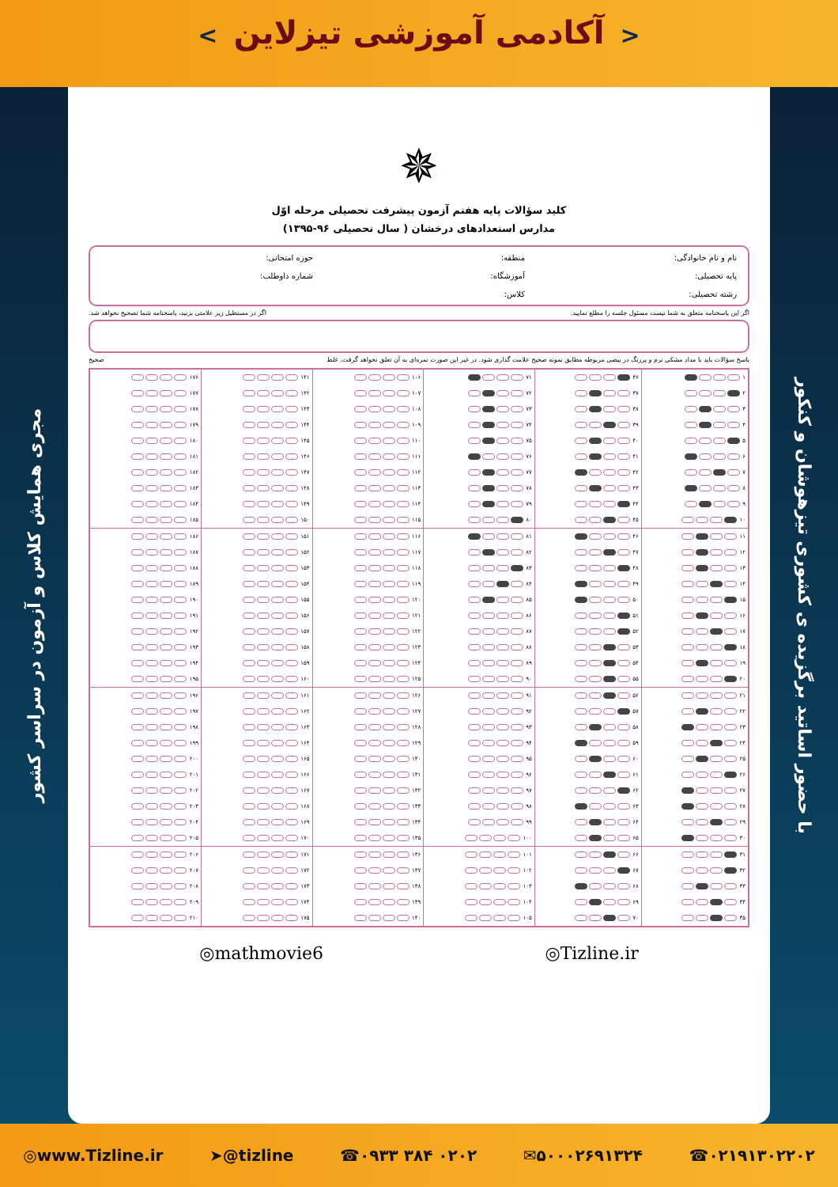< آکادمی آموزشی تیزلاین >
مجری همایش کلاس و آزمون در سراسر کشور
✵
کلید سؤالات پایه هفتم آزمون پیشرفت تحصیلی مرحله اوّل
مدارس استعدادهای درخشان ( سال تحصیلی ۹۶-۱۳۹۵)
نام و نام خانوادگی: منطقه: حوزه امتحانی: پایه تحصیلی: آموزشگاه: شماره داوطلب: رشته تحصیلی: کلاس:
اگر این پاسخنامه متعلق به شما نیست مسئول جلسه را مطلع نمایید. اگر در مستطیل زیر علامتی بزنید، پاسخنامه شما تصحیح نخواهد شد.
پاسخ سؤالات باید با مداد مشکی نرم و پررنگ در بیضی مربوطه مطابق نمونه صحیح علامت گذاری شود. در غیر این صورت نمره‌ای به آن تعلق نخواهد گرفت. غلط صحیح
| ۱ | ۳۶ | ۷۱ | ۱۰۶ | ۱۴۱ | ۱۷۶ |
| ۲ | ۳۷ | ۷۲ | ۱۰۷ | ۱۴۲ | ۱۷۷ |
| ۳ | ۳۸ | ۷۳ | ۱۰۸ | ۱۴۳ | ۱۷۸ |
| ۴ | ۳۹ | ۷۴ | ۱۰۹ | ۱۴۴ | ۱۷۹ |
| ۵ | ۴۰ | ۷۵ | ۱۱۰ | ۱۴۵ | ۱۸۰ |
| ۶ | ۴۱ | ۷۶ | ۱۱۱ | ۱۴۶ | ۱۸۱ |
| ۷ | ۴۲ | ۷۷ | ۱۱۲ | ۱۴۷ | ۱۸۲ |
| ۸ | ۴۳ | ۷۸ | ۱۱۳ | ۱۴۸ | ۱۸۳ |
| ۹ | ۴۴ | ۷۹ | ۱۱۴ | ۱۴۹ | ۱۸۴ |
| ۱۰ | ۴۵ | ۸۰ | ۱۱۵ | ۱۵۰ | ۱۸۵ |
| ۱۱ | ۴۶ | ۸۱ | ۱۱۶ | ۱۵۱ | ۱۸۶ |
| ۱۲ | ۴۷ | ۸۲ | ۱۱۷ | ۱۵۲ | ۱۸۷ |
| ۱۳ | ۴۸ | ۸۳ | ۱۱۸ | ۱۵۳ | ۱۸۸ |
| ۱۴ | ۴۹ | ۸۴ | ۱۱۹ | ۱۵۴ | ۱۸۹ |
| ۱۵ | ۵۰ | ۸۵ | ۱۲۰ | ۱۵۵ | ۱۹۰ |
| ۱۶ | ۵۱ | ۸۶ | ۱۲۱ | ۱۵۶ | ۱۹۱ |
| ۱۷ | ۵۲ | ۸۷ | ۱۲۲ | ۱۵۷ | ۱۹۲ |
| ۱۸ | ۵۳ | ۸۸ | ۱۲۳ | ۱۵۸ | ۱۹۳ |
| ۱۹ | ۵۴ | ۸۹ | ۱۲۴ | ۱۵۹ | ۱۹۴ |
| ۲۰ | ۵۵ | ۹۰ | ۱۲۵ | ۱۶۰ | ۱۹۵ |
| ۲۱ | ۵۶ | ۹۱ | ۱۲۶ | ۱۶۱ | ۱۹۶ |
| ۲۲ | ۵۷ | ۹۲ | ۱۲۷ | ۱۶۲ | ۱۹۷ |
| ۲۳ | ۵۸ | ۹۳ | ۱۲۸ | ۱۶۳ | ۱۹۸ |
| ۲۴ | ۵۹ | ۹۴ | ۱۲۹ | ۱۶۴ | ۱۹۹ |
| ۲۵ | ۶۰ | ۹۵ | ۱۳۰ | ۱۶۵ | ۲۰۰ |
| ۲۶ | ۶۱ | ۹۶ | ۱۳۱ | ۱۶۶ | ۲۰۱ |
| ۲۷ | ۶۲ | ۹۷ | ۱۳۲ | ۱۶۷ | ۲۰۲ |
| ۲۸ | ۶۳ | ۹۸ | ۱۳۳ | ۱۶۸ | ۲۰۳ |
| ۲۹ | ۶۴ | ۹۹ | ۱۳۴ | ۱۶۹ | ۲۰۴ |
| ۳۰ | ۶۵ | ۱۰۰ | ۱۳۵ | ۱۷۰ | ۲۰۵ |
| ۳۱ | ۶۶ | ۱۰۱ | ۱۳۶ | ۱۷۱ | ۲۰۶ |
| ۳۲ | ۶۷ | ۱۰۲ | ۱۳۷ | ۱۷۲ | ۲۰۷ |
| ۳۳ | ۶۸ | ۱۰۳ | ۱۳۸ | ۱۷۳ | ۲۰۸ |
| ۳۴ | ۶۹ | ۱۰۴ | ۱۳۹ | ۱۷۴ | ۲۰۹ |
| ۳۵ | ۷۰ | ۱۰۵ | ۱۴۰ | ۱۷۵ | ۲۱۰ |
◎mathmovie6 ◎Tizline.ir
با حضور اساتید برگزیده ی کشوری تیزهوشان و کنکور
◎www.Tizline.ir ➤@tizline ☎۰۹۳۳ ۳۸۴ ۰۲۰۲ ✉۵۰۰۰۲۶۹۱۳۲۴ ☎۰۲۱۹۱۳۰۲۲۰۲